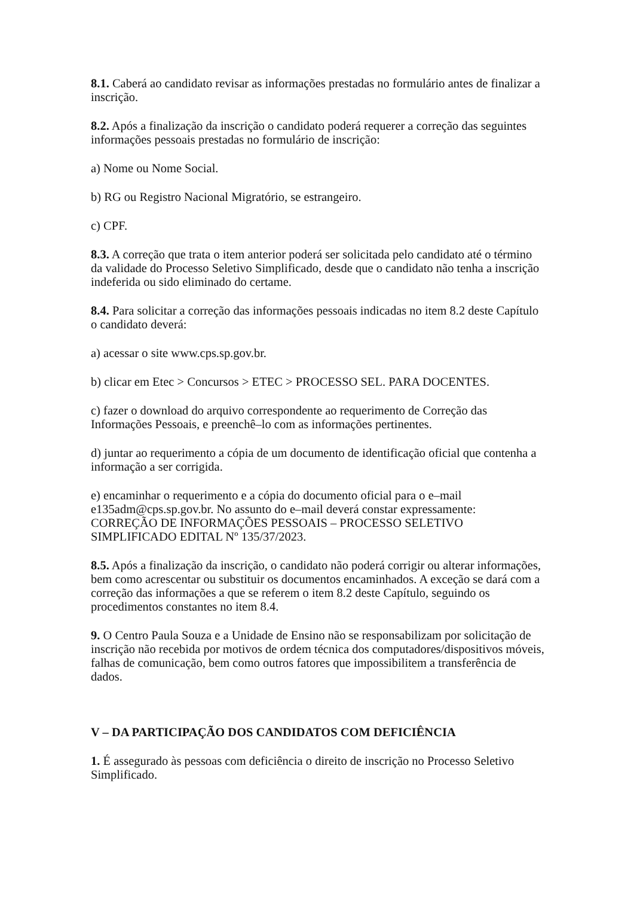8.1. Caberá ao candidato revisar as informações prestadas no formulário antes de finalizar a inscrição.
8.2. Após a finalização da inscrição o candidato poderá requerer a correção das seguintes informações pessoais prestadas no formulário de inscrição:
a) Nome ou Nome Social.
b) RG ou Registro Nacional Migratório, se estrangeiro.
c) CPF.
8.3. A correção que trata o item anterior poderá ser solicitada pelo candidato até o término da validade do Processo Seletivo Simplificado, desde que o candidato não tenha a inscrição indeferida ou sido eliminado do certame.
8.4. Para solicitar a correção das informações pessoais indicadas no item 8.2 deste Capítulo o candidato deverá:
a) acessar o site www.cps.sp.gov.br.
b) clicar em Etec > Concursos > ETEC > PROCESSO SEL. PARA DOCENTES.
c) fazer o download do arquivo correspondente ao requerimento de Correção das Informações Pessoais, e preenchê–lo com as informações pertinentes.
d) juntar ao requerimento a cópia de um documento de identificação oficial que contenha a informação a ser corrigida.
e) encaminhar o requerimento e a cópia do documento oficial para o e–mail e135adm@cps.sp.gov.br. No assunto do e–mail deverá constar expressamente: CORREÇÃO DE INFORMAÇÕES PESSOAIS – PROCESSO SELETIVO SIMPLIFICADO EDITAL Nº 135/37/2023.
8.5. Após a finalização da inscrição, o candidato não poderá corrigir ou alterar informações, bem como acrescentar ou substituir os documentos encaminhados. A exceção se dará com a correção das informações a que se referem o item 8.2 deste Capítulo, seguindo os procedimentos constantes no item 8.4.
9. O Centro Paula Souza e a Unidade de Ensino não se responsabilizam por solicitação de inscrição não recebida por motivos de ordem técnica dos computadores/dispositivos móveis, falhas de comunicação, bem como outros fatores que impossibilitem a transferência de dados.
V – DA PARTICIPAÇÃO DOS CANDIDATOS COM DEFICIÊNCIA
1. É assegurado às pessoas com deficiência o direito de inscrição no Processo Seletivo Simplificado.